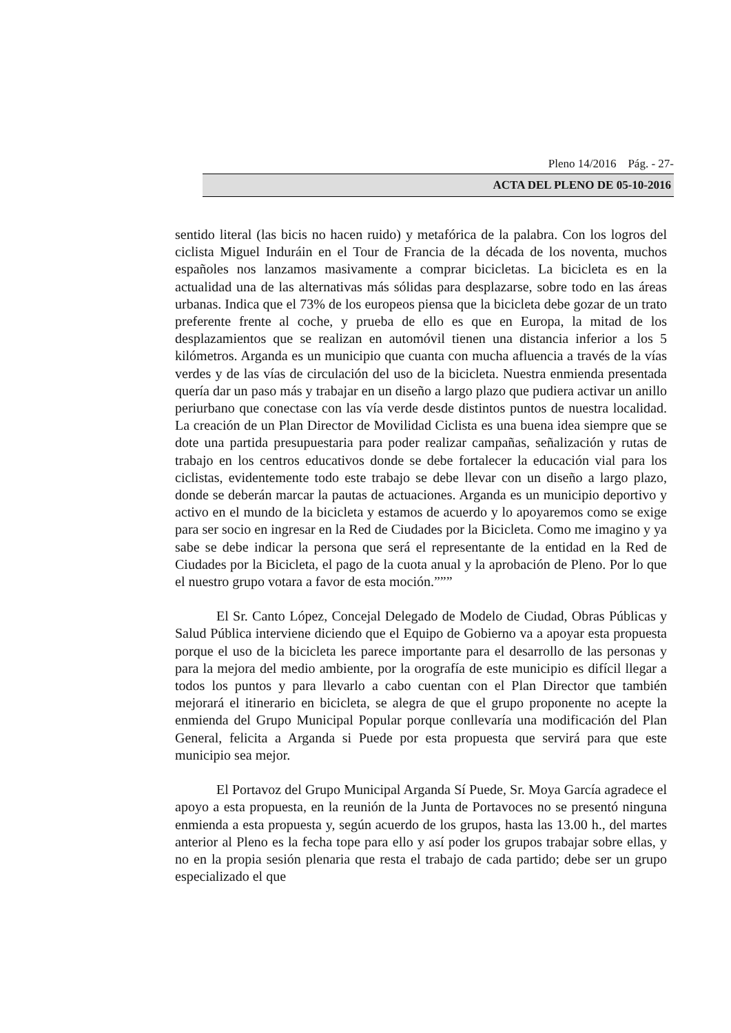Pleno 14/2016 Pág. - 27-
ACTA DEL PLENO DE 05-10-2016
sentido literal (las bicis no hacen ruido) y metafórica de la palabra. Con los logros del ciclista Miguel Induráin en el Tour de Francia de la década de los noventa, muchos españoles nos lanzamos masivamente a comprar bicicletas. La bicicleta es en la actualidad una de las alternativas más sólidas para desplazarse, sobre todo en las áreas urbanas. Indica que el 73% de los europeos piensa que la bicicleta debe gozar de un trato preferente frente al coche, y prueba de ello es que en Europa, la mitad de los desplazamientos que se realizan en automóvil tienen una distancia inferior a los 5 kilómetros. Arganda es un municipio que cuanta con mucha afluencia a través de la vías verdes y de las vías de circulación del uso de la bicicleta. Nuestra enmienda presentada quería dar un paso más y trabajar en un diseño a largo plazo que pudiera activar un anillo periurbano que conectase con las vía verde desde distintos puntos de nuestra localidad. La creación de un Plan Director de Movilidad Ciclista es una buena idea siempre que se dote una partida presupuestaria para poder realizar campañas, señalización y rutas de trabajo en los centros educativos donde se debe fortalecer la educación vial para los ciclistas, evidentemente todo este trabajo se debe llevar con un diseño a largo plazo, donde se deberán marcar la pautas de actuaciones. Arganda es un municipio deportivo y activo en el mundo de la bicicleta y estamos de acuerdo y lo apoyaremos como se exige para ser socio en ingresar en la Red de Ciudades por la Bicicleta. Como me imagino y ya sabe se debe indicar la persona que será el representante de la entidad en la Red de Ciudades por la Bicicleta, el pago de la cuota anual y la aprobación de Pleno. Por lo que el nuestro grupo votara a favor de esta moción.”””
El Sr. Canto López, Concejal Delegado de Modelo de Ciudad, Obras Públicas y Salud Pública interviene diciendo que el Equipo de Gobierno va a apoyar esta propuesta porque el uso de la bicicleta les parece importante para el desarrollo de las personas y para la mejora del medio ambiente, por la orografía de este municipio es difícil llegar a todos los puntos y para llevarlo a cabo cuentan con el Plan Director que también mejorará el itinerario en bicicleta, se alegra de que el grupo proponente no acepte la enmienda del Grupo Municipal Popular porque conllevaría una modificación del Plan General, felicita a Arganda si Puede por esta propuesta que servirá para que este municipio sea mejor.
El Portavoz del Grupo Municipal Arganda Sí Puede, Sr. Moya García agradece el apoyo a esta propuesta, en la reunión de la Junta de Portavoces no se presentó ninguna enmienda a esta propuesta y, según acuerdo de los grupos, hasta las 13.00 h., del martes anterior al Pleno es la fecha tope para ello y así poder los grupos trabajar sobre ellas, y no en la propia sesión plenaria que resta el trabajo de cada partido; debe ser un grupo especializado el que